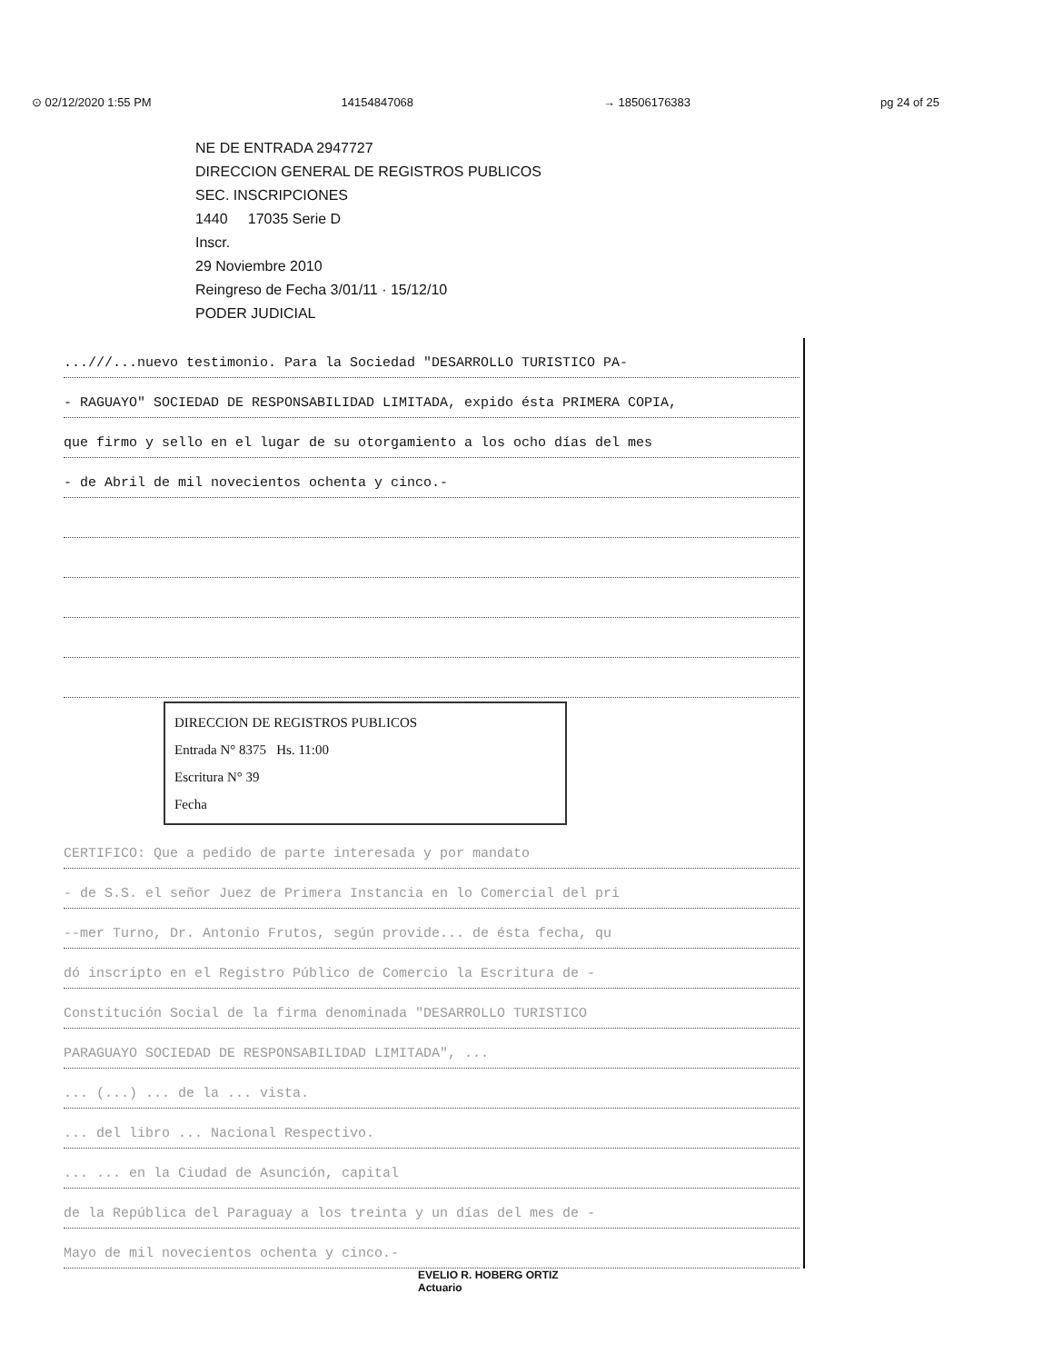⊙ 02/12/2020 1:55 PM 14154847068 → 18506176383 pg 24 of 25
NE DE ENTRADA 2947727
DIRECCION GENERAL DE REGISTROS PUBLICOS
SEC. INSCRIPCIONES
1440 17035 Serie D
Inscr.
29 Noviembre 2010
Reingreso de Fecha 3/01/11 · 15/12/10
PODER JUDICIAL
...///...nuevo testimonio. Para la Sociedad "DESARROLLO TURISTICO PA-
- RAGUAYO" SOCIEDAD DE RESPONSABILIDAD LIMITADA, expido ésta PRIMERA COPIA,
que firmo y sello en el lugar de su otorgamiento a los ocho días del mes
- de Abril de mil novecientos ochenta y cinco.-
DIRECCION DE REGISTROS PUBLICOS
Entrada N° 8375 Hs. 11:00
Escritura N° 39
Fecha
CERTIFICO: Que a pedido de parte interesada y por mandato
- de S.S. el señor Juez de Primera Instancia en lo Comercial del pri
--mer Turno, Dr. Antonio Frutos, según provide... de ésta fecha, qu
dó inscripto en el Registro Público de Comercio la Escritura de -
Constitución Social de la firma denominada "DESARROLLO TURISTICO
PARAGUAYO SOCIEDAD DE RESPONSABILIDAD LIMITADA", ...
... (...) ... de la ... vista.
... del libro ... Nacional Respectivo.
... ... en la Ciudad de Asunción, capital
de la República del Paraguay a los treinta y un días del mes de -
Mayo de mil novecientos ochenta y cinco.-
EVELIO R. HOBERG ORTIZ
Actuario